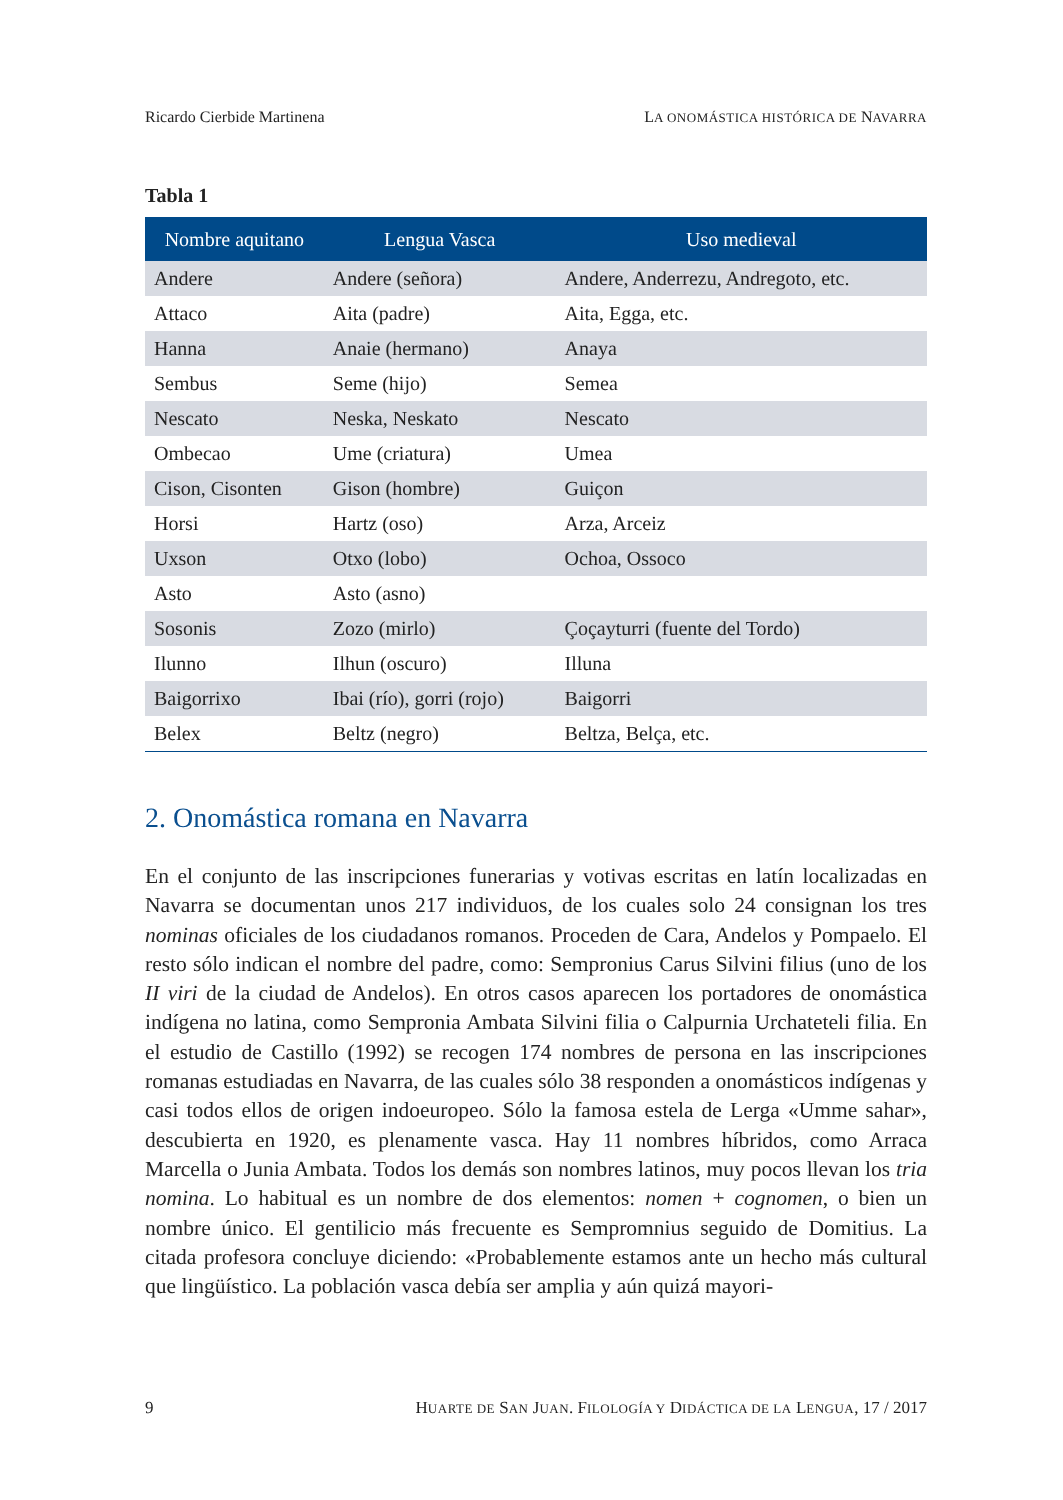Ricardo Cierbide Martinena LA ONOMÁSTICA HISTÓRICA DE NAVARRA
Tabla 1
| Nombre aquitano | Lengua Vasca | Uso medieval |
| --- | --- | --- |
| Andere | Andere (señora) | Andere, Anderrezu, Andregoto, etc. |
| Attaco | Aita (padre) | Aita, Egga, etc. |
| Hanna | Anaie (hermano) | Anaya |
| Sembus | Seme (hijo) | Semea |
| Nescato | Neska, Neskato | Nescato |
| Ombecao | Ume (criatura) | Umea |
| Cison, Cisonten | Gison (hombre) | Guiçon |
| Horsi | Hartz (oso) | Arza, Arceiz |
| Uxson | Otxo (lobo) | Ochoa, Ossoco |
| Asto | Asto (asno) | |
| Sosonis | Zozo (mirlo) | Çoçayturri (fuente del Tordo) |
| Ilunno | Ilhun (oscuro) | Illuna |
| Baigorrixo | Ibai (río), gorri (rojo) | Baigorri |
| Belex | Beltz (negro) | Beltza, Belça, etc. |
2. Onomástica romana en Navarra
En el conjunto de las inscripciones funerarias y votivas escritas en latín localizadas en Navarra se documentan unos 217 individuos, de los cuales solo 24 consignan los tres nominas oficiales de los ciudadanos romanos. Proceden de Cara, Andelos y Pompaelo. El resto sólo indican el nombre del padre, como: Sempronius Carus Silvini filius (uno de los II viri de la ciudad de Andelos). En otros casos aparecen los portadores de onomástica indígena no latina, como Sempronia Ambata Silvini filia o Calpurnia Urchateteli filia. En el estudio de Castillo (1992) se recogen 174 nombres de persona en las inscripciones romanas estudiadas en Navarra, de las cuales sólo 38 responden a onomásticos indígenas y casi todos ellos de origen indoeuropeo. Sólo la famosa estela de Lerga «Umme sahar», descubierta en 1920, es plenamente vasca. Hay 11 nombres híbridos, como Arraca Marcella o Junia Ambata. Todos los demás son nombres latinos, muy pocos llevan los tria nomina. Lo habitual es un nombre de dos elementos: nomen + cognomen, o bien un nombre único. El gentilicio más frecuente es Sempromnius seguido de Domitius. La citada profesora concluye diciendo: «Probablemente estamos ante un hecho más cultural que lingüístico. La población vasca debía ser amplia y aún quizá mayori-
9 HUARTE DE SAN JUAN. FILOLOGÍA Y DIDÁCTICA DE LA LENGUA, 17 / 2017